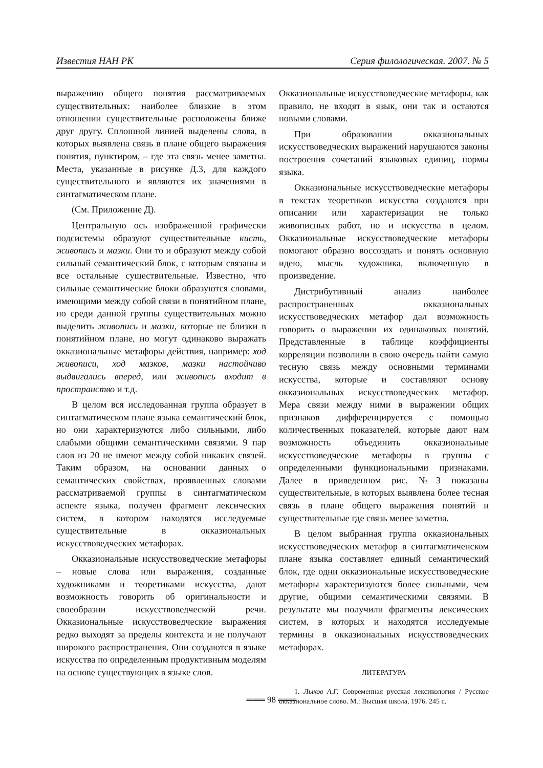Известия НАН РК Серия филологическая. 2007. № 5
выражению общего понятия рассматриваемых существительных: наиболее близкие в этом отношении существительные расположены ближе друг другу. Сплошной линией выделены слова, в которых выявлена связь в плане общего выражения понятия, пунктиром, – где эта связь менее заметна. Места, указанные в рисунке Д.3, для каждого существительного и являются их значениями в синтагматическом плане.
(См. Приложение Д).
Центральную ось изображенной графически подсистемы образуют существительные кисть, живопись и мазки. Они то и образуют между собой сильный семантический блок, с которым связаны и все остальные существительные. Известно, что сильные семантические блоки образуются словами, имеющими между собой связи в понятийном плане, но среди данной группы существительных можно выделить живопись и мазки, которые не близки в понятийном плане, но могут одинаково выражать окказиональные метафоры действия, например: ход живописи, ход мазков, мазки настойчиво выдвигались вперед, или живопись входит в пространство и т.д.
В целом вся исследованная группа образует в синтагматическом плане языка семантический блок, но они характеризуются либо сильными, либо слабыми общими семантическими связями. 9 пар слов из 20 не имеют между собой никаких связей. Таким образом, на основании данных о семантических свойствах, проявленных словами рассматриваемой группы в синтагматическом аспекте языка, получен фрагмент лексических систем, в котором находятся исследуемые существительные в окказиональных искусствоведческих метафорах.
Окказиональные искусствоведческие метафоры – новые слова или выражения, созданные художниками и теоретиками искусства, дают возможность говорить об оригинальности и своеобразии искусствоведческой речи. Окказиональные искусствоведческие выражения редко выходят за пределы контекста и не получают широкого распространения. Они создаются в языке искусства по определенным продуктивным моделям на основе существующих в языке слов.
Окказиональные искусствоведческие метафоры, как правило, не входят в язык, они так и остаются новыми словами.
При образовании окказиональных искусствоведческих выражений нарушаются законы построения сочетаний языковых единиц, нормы языка.
Окказиональные искусствоведческие метафоры в текстах теоретиков искусства создаются при описании или характеризации не только живописных работ, но и искусства в целом. Окказиональные искусствоведческие метафоры помогают образно воссоздать и понять основную идею, мысль художника, включенную в произведение.
Дистрибутивный анализ наиболее распространенных окказиональных искусствоведческих метафор дал возможность говорить о выражении их одинаковых понятий. Представленные в таблице коэффициенты корреляции позволили в свою очередь найти самую тесную связь между основными терминами искусства, которые и составляют основу окказиональных искусствоведческих метафор. Мера связи между ними в выражении общих признаков дифференцируется с помощью количественных показателей, которые дают нам возможность объединить окказиональные искусствоведческие метафоры в группы с определенными функциональными признаками. Далее в приведенном рис. №3 показаны существительные, в которых выявлена более тесная связь в плане общего выражения понятий и существительные где связь менее заметна.
В целом выбранная группа окказиональных искусствоведческих метафор в синтагматиченском плане языка составляет единый семантический блок, где одни окказиональные искусствоведческие метафоры характеризуются более сильными, чем другие, общими семантическими связями. В результате мы получили фрагменты лексических систем, в которых и находятся исследуемые термины в окказиональных искусствоведческих метафорах.
ЛИТЕРАТУРА
1. Лыков А.Г. Современная русская лексикология / Русское окказиональное слово. М.: Высшая школа, 1976. 245 с.
═══ 98 ═══